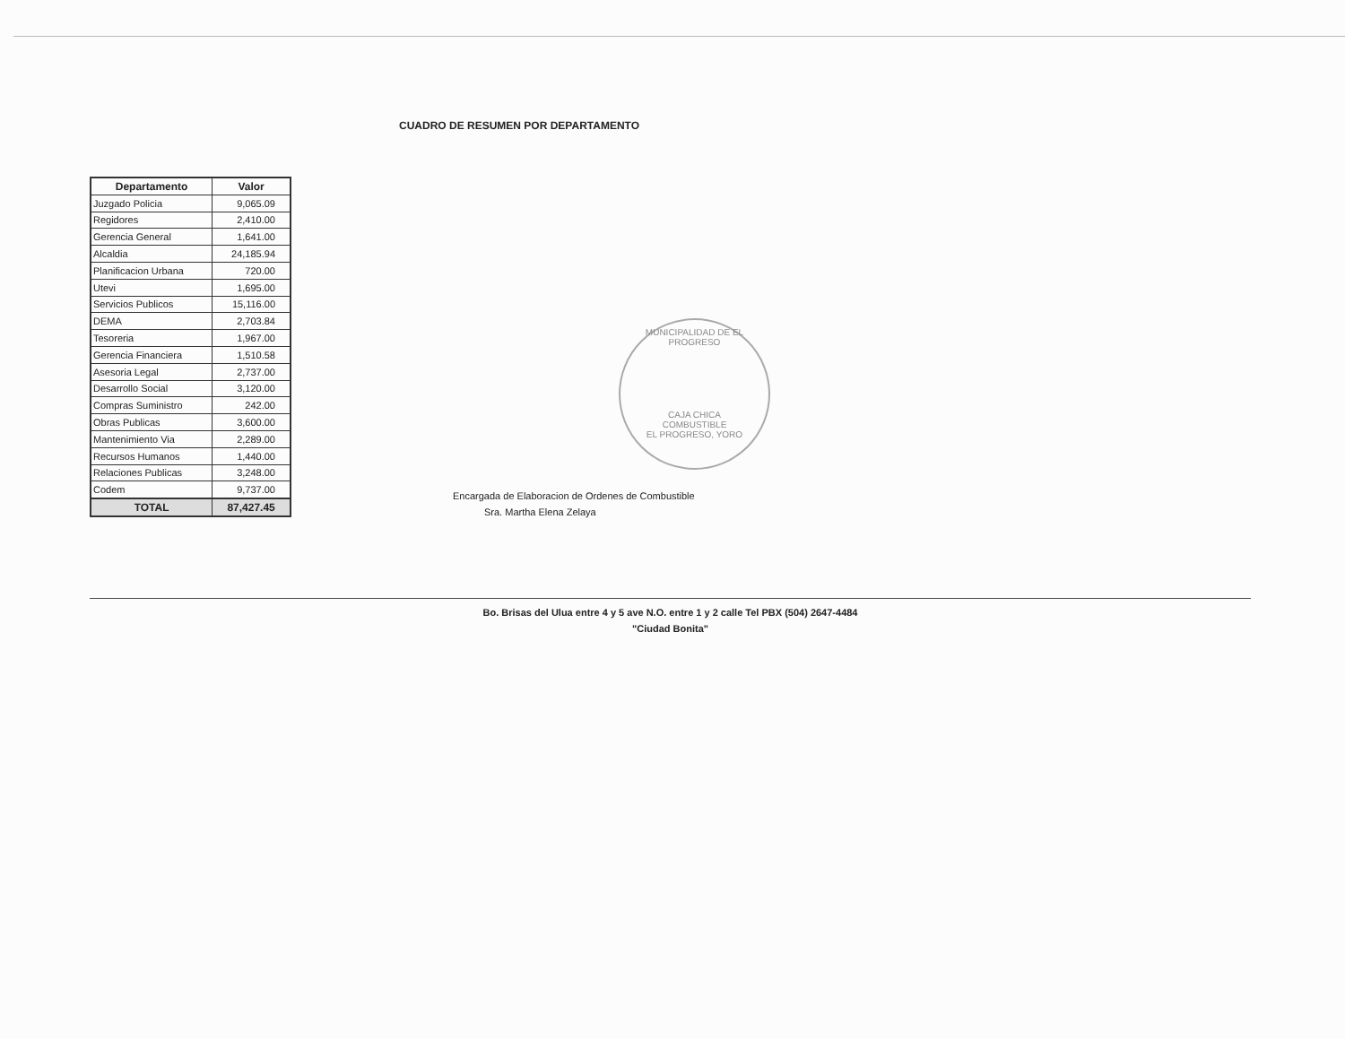CUADRO DE RESUMEN POR DEPARTAMENTO
| Departamento | Valor |
| --- | --- |
| Juzgado Policia | 9,065.09 |
| Regidores | 2,410.00 |
| Gerencia General | 1,641.00 |
| Alcaldia | 24,185.94 |
| Planificacion Urbana | 720.00 |
| Utevi | 1,695.00 |
| Servicios Publicos | 15,116.00 |
| DEMA | 2,703.84 |
| Tesoreria | 1,967.00 |
| Gerencia Financiera | 1,510.58 |
| Asesoria Legal | 2,737.00 |
| Desarrollo Social | 3,120.00 |
| Compras Suministro | 242.00 |
| Obras Publicas | 3,600.00 |
| Mantenimiento Via | 2,289.00 |
| Recursos Humanos | 1,440.00 |
| Relaciones Publicas | 3,248.00 |
| Codem | 9,737.00 |
| TOTAL | 87,427.45 |
Encargada de Elaboracion de Ordenes de Combustible
Sra. Martha Elena Zelaya
MUNICIPALIDAD DE EL PROGRESO
CAJA CHICA
COMBUSTIBLE
EL PROGRESO, YORO
Bo. Brisas del Ulua entre 4 y 5 ave N.O. entre 1 y 2 calle Tel PBX (504) 2647-4484
"Ciudad Bonita"